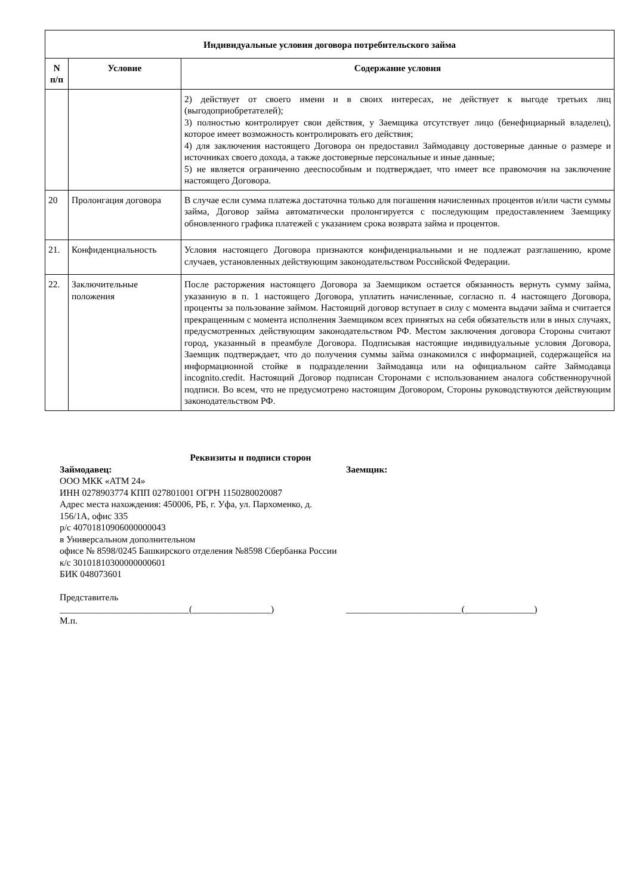| Индивидуальные условия договора потребительского займа | | |
| --- | --- | --- |
| N п/п | Условие | Содержание условия |
| | | 2) действует от своего имени и в своих интересах, не действует к выгоде третьих лиц (выгодоприобретателей); 3) полностью контролирует свои действия, у Заемщика отсутствует лицо (бенефициарный владелец), которое имеет возможность контролировать его действия; 4) для заключения настоящего Договора он предоставил Займодавцу достоверные данные о размере и источниках своего дохода, а также достоверные персональные и иные данные; 5) не является ограниченно дееспособным и подтверждает, что имеет все правомочия на заключение настоящего Договора. |
| 20 | Пролонгация договора | В случае если сумма платежа достаточна только для погашения начисленных процентов и/или части суммы займа, Договор займа автоматически пролонгируется с последующим предоставлением Заемщику обновленного графика платежей с указанием срока возврата займа и процентов. |
| 21. | Конфиденциальность | Условия настоящего Договора признаются конфиденциальными и не подлежат разглашению, кроме случаев, установленных действующим законодательством Российской Федерации. |
| 22. | Заключительные положения | После расторжения настоящего Договора за Заемщиком остается обязанность вернуть сумму займа, указанную в п. 1 настоящего Договора, уплатить начисленные, согласно п. 4 настоящего Договора, проценты за пользование займом. Настоящий договор вступает в силу с момента выдачи займа и считается прекращенным с момента исполнения Заемщиком всех принятых на себя обязательств или в иных случаях, предусмотренных действующим законодательством РФ. Местом заключения договора Стороны считают город, указанный в преамбуле Договора. Подписывая настоящие индивидуальные условия Договора, Заемщик подтверждает, что до получения суммы займа ознакомился с информацией, содержащейся на информационной стойке в подразделении Займодавца или на официальном сайте Займодавца incognito.credit. Настоящий Договор подписан Сторонами с использованием аналога собственноручной подписи. Во всем, что не предусмотрено настоящим Договором, Стороны руководствуются действующим законодательством РФ. |
Реквизиты и подписи сторон
Займодавец: Заемщик:
ООО МКК «АТМ 24»
ИНН 0278903774 КПП 027801001 ОГРН 1150280020087
Адрес места нахождения: 450006, РБ, г. Уфа, ул. Пархоменко, д. 156/1А, офис 335
р/с 40701810906000000043
в Универсальном дополнительном
офисе № 8598/0245 Башкирского отделения №8598 Сбербанка России
к/с 30101810300000000601
БИК 048073601
Представитель
____________________________(_________________) _________________________(_______________)
М.п.